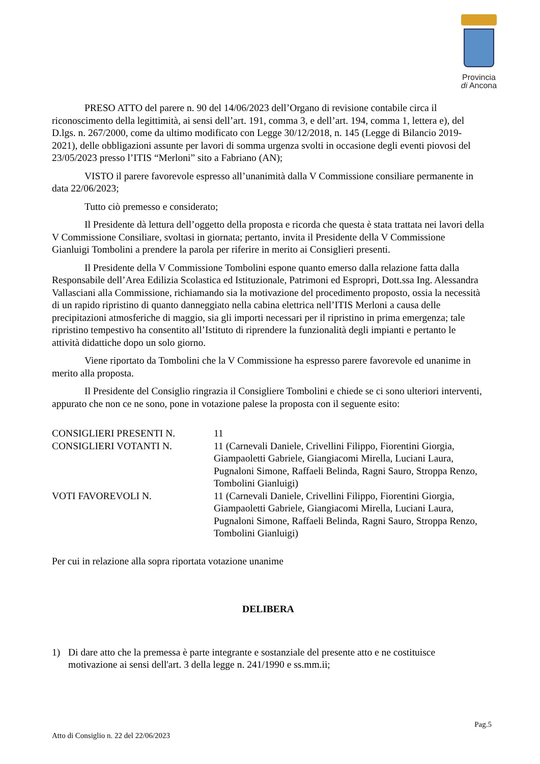Provincia
di Ancona
PRESO ATTO del parere n. 90 del 14/06/2023 dell’Organo di revisione contabile circa il riconoscimento della legittimità, ai sensi dell’art. 191, comma 3, e dell’art. 194, comma 1, lettera e), del D.lgs. n. 267/2000, come da ultimo modificato con Legge 30/12/2018, n. 145 (Legge di Bilancio 2019-2021), delle obbligazioni assunte per lavori di somma urgenza svolti in occasione degli eventi piovosi del 23/05/2023 presso l’ITIS “Merloni” sito a Fabriano (AN);
VISTO il parere favorevole espresso all’unanimità dalla V Commissione consiliare permanente in data 22/06/2023;
Tutto ciò premesso e considerato;
Il Presidente dà lettura dell’oggetto della proposta e ricorda che questa è stata trattata nei lavori della V Commissione Consiliare, svoltasi in giornata; pertanto, invita il Presidente della V Commissione Gianluigi Tombolini a prendere la parola per riferire in merito ai Consiglieri presenti.
Il Presidente della V Commissione Tombolini espone quanto emerso dalla relazione fatta dalla Responsabile dell’Area Edilizia Scolastica ed Istituzionale, Patrimoni ed Espropri, Dott.ssa Ing. Alessandra Vallasciani alla Commissione, richiamando sia la motivazione del procedimento proposto, ossia la necessità di un rapido ripristino di quanto danneggiato nella cabina elettrica nell’ITIS Merloni a causa delle precipitazioni atmosferiche di maggio, sia gli importi necessari per il ripristino in prima emergenza; tale ripristino tempestivo ha consentito all’Istituto di riprendere la funzionalità degli impianti e pertanto le attività didattiche dopo un solo giorno.
Viene riportato da Tombolini che la V Commissione ha espresso parere favorevole ed unanime in merito alla proposta.
Il Presidente del Consiglio ringrazia il Consigliere Tombolini e chiede se ci sono ulteriori interventi, appurato che non ce ne sono, pone in votazione palese la proposta con il seguente esito:
| CONSIGLIERI PRESENTI N. | 11 |
| CONSIGLIERI VOTANTI N. | 11 (Carnevali Daniele, Crivellini Filippo, Fiorentini Giorgia, Giampaoletti Gabriele, Giangiacomi Mirella, Luciani Laura, Pugnaloni Simone, Raffaeli Belinda, Ragni Sauro, Stroppa Renzo, Tombolini Gianluigi) |
| VOTI FAVOREVOLI N. | 11 (Carnevali Daniele, Crivellini Filippo, Fiorentini Giorgia, Giampaoletti Gabriele, Giangiacomi Mirella, Luciani Laura, Pugnaloni Simone, Raffaeli Belinda, Ragni Sauro, Stroppa Renzo, Tombolini Gianluigi) |
Per cui in relazione alla sopra riportata votazione unanime
DELIBERA
1) Di dare atto che la premessa è parte integrante e sostanziale del presente atto e ne costituisce motivazione ai sensi dell'art. 3 della legge n. 241/1990 e ss.mm.ii;
Pag.5
Atto di Consiglio n. 22 del 22/06/2023